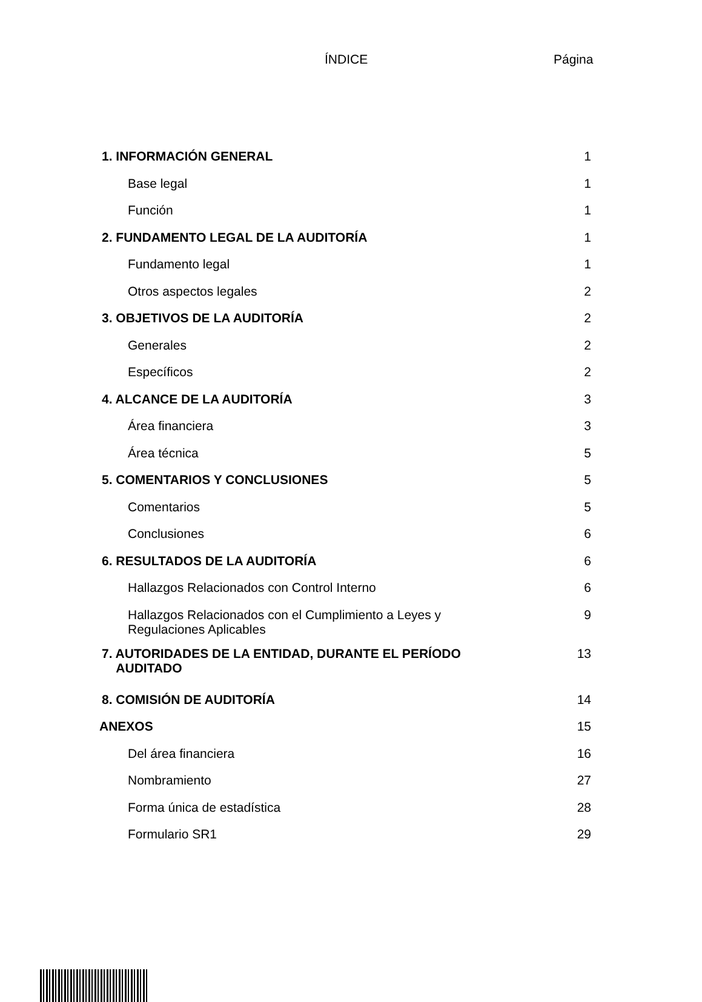ÍNDICE Página
| 1. INFORMACIÓN GENERAL | 1 |
| Base legal | 1 |
| Función | 1 |
| 2. FUNDAMENTO LEGAL DE LA AUDITORÍA | 1 |
| Fundamento legal | 1 |
| Otros aspectos legales | 2 |
| 3. OBJETIVOS DE LA AUDITORÍA | 2 |
| Generales | 2 |
| Específicos | 2 |
| 4. ALCANCE DE LA AUDITORÍA | 3 |
| Área financiera | 3 |
| Área técnica | 5 |
| 5. COMENTARIOS Y CONCLUSIONES | 5 |
| Comentarios | 5 |
| Conclusiones | 6 |
| 6. RESULTADOS DE LA AUDITORÍA | 6 |
| Hallazgos Relacionados con Control Interno | 6 |
| Hallazgos Relacionados con el Cumplimiento a Leyes y Regulaciones Aplicables | 9 |
| 7. AUTORIDADES DE LA ENTIDAD, DURANTE EL PERÍODO AUDITADO | 13 |
| 8. COMISIÓN DE AUDITORÍA | 14 |
| ANEXOS | 15 |
| Del área financiera | 16 |
| Nombramiento | 27 |
| Forma única de estadística | 28 |
| Formulario SR1 | 29 |